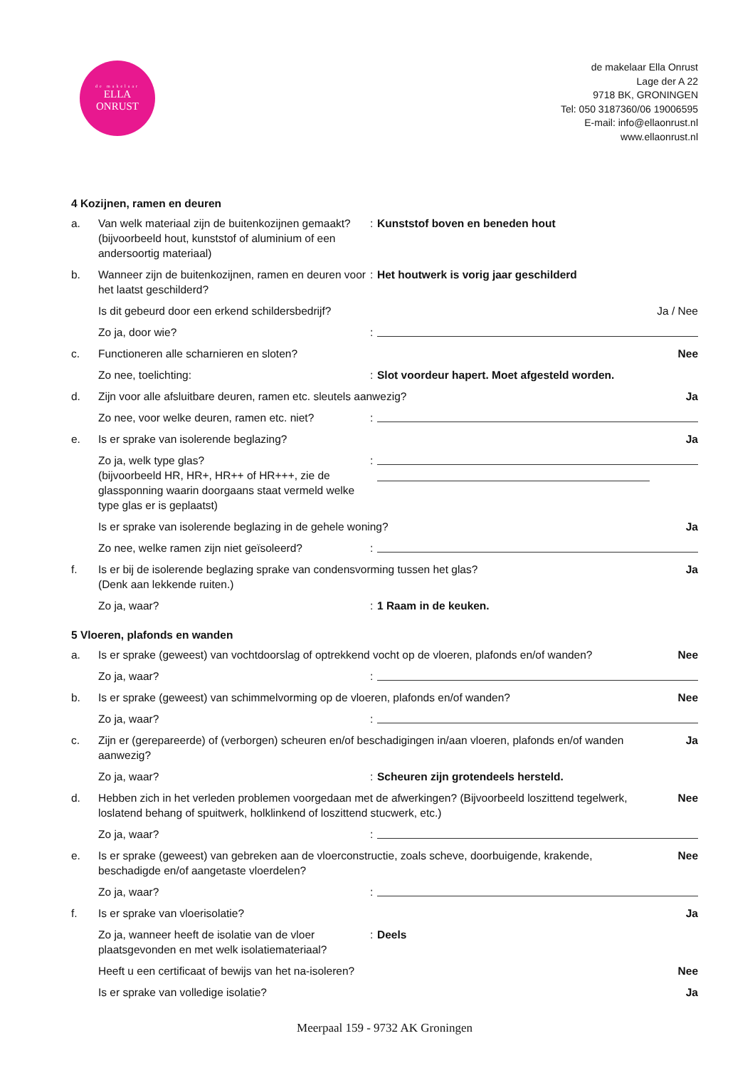de makelaar
ELLA
ONRUST
de makelaar Ella Onrust
Lage der A 22
9718 BK, GRONINGEN
Tel: 050 3187360/06 19006595
E-mail: info@ellaonrust.nl
www.ellaonrust.nl
4 Kozijnen, ramen en deuren
a. Van welk materiaal zijn de buitenkozijnen gemaakt? (bijvoorbeeld hout, kunststof of aluminium of een andersoortig materiaal): Kunststof boven en beneden hout
b. Wanneer zijn de buitenkozijnen, ramen en deuren voor het laatst geschilderd?: Het houtwerk is vorig jaar geschilderd
Is dit gebeurd door een erkend schildersbedrijf? Ja / Nee
Zo ja, door wie?:
c. Functioneren alle scharnieren en sloten? Nee
Zo nee, toelichting:: Slot voordeur hapert. Moet afgesteld worden.
d. Zijn voor alle afsluitbare deuren, ramen etc. sleutels aanwezig? Ja
Zo nee, voor welke deuren, ramen etc. niet?:
e. Is er sprake van isolerende beglazing? Ja
Zo ja, welk type glas?
(bijvoorbeeld HR, HR+, HR++ of HR+++, zie de glassponning waarin doorgaans staat vermeld welke type glas er is geplaatst):
Is er sprake van isolerende beglazing in de gehele woning? Ja
Zo nee, welke ramen zijn niet geïsoleerd?:
f. Is er bij de isolerende beglazing sprake van condensvorming tussen het glas?
(Denk aan lekkende ruiten.) Ja
Zo ja, waar?: 1 Raam in de keuken.
5 Vloeren, plafonds en wanden
a. Is er sprake (geweest) van vochtdoorslag of optrekkend vocht op de vloeren, plafonds en/of wanden? Nee
Zo ja, waar?:
b. Is er sprake (geweest) van schimmelvorming op de vloeren, plafonds en/of wanden? Nee
Zo ja, waar?:
c. Zijn er (gerepareerde) of (verborgen) scheuren en/of beschadigingen in/aan vloeren, plafonds en/of wanden aanwezig? Ja
Zo ja, waar?: Scheuren zijn grotendeels hersteld.
d. Hebben zich in het verleden problemen voorgedaan met de afwerkingen? (Bijvoorbeeld loszittend tegelwerk, loslatend behang of spuitwerk, holklinkend of loszittend stucwerk, etc.) Nee
Zo ja, waar?:
e. Is er sprake (geweest) van gebreken aan de vloerconstructie, zoals scheve, doorbuigende, krakende, beschadigde en/of aangetaste vloerdelen? Nee
Zo ja, waar?:
f. Is er sprake van vloerisolatie? Ja
Zo ja, wanneer heeft de isolatie van de vloer plaatsgevonden en met welk isolatiemateriaal?: Deels
Heeft u een certificaat of bewijs van het na-isoleren? Nee
Is er sprake van volledige isolatie? Ja
Meerpaal 159 - 9732 AK Groningen